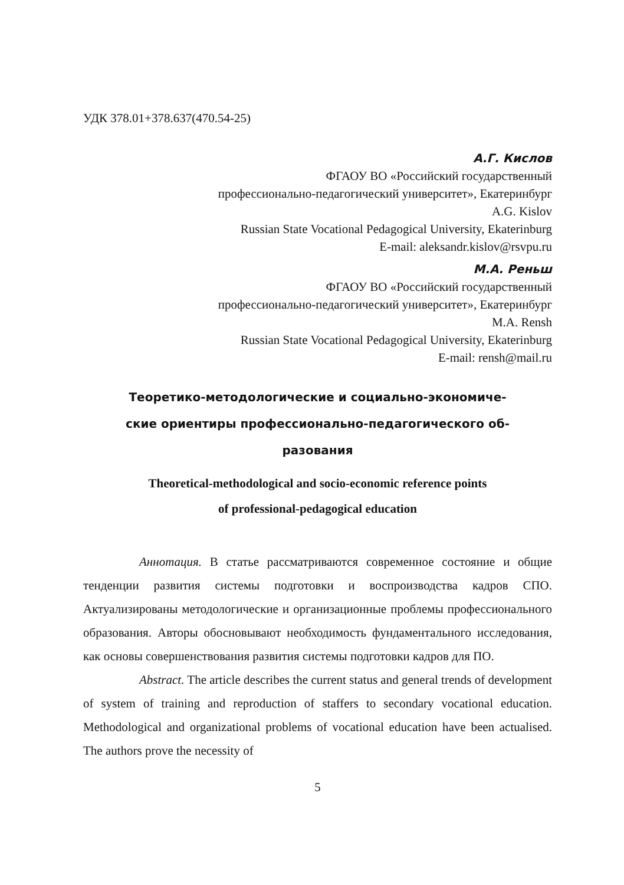УДК 378.01+378.637(470.54-25)
А.Г. Кислов
ФГАОУ ВО «Российский государственный
профессионально-педагогический университет», Екатеринбург
A.G. Kislov
Russian State Vocational Pedagogical University, Ekaterinburg
E-mail: aleksandr.kislov@rsvpu.ru
М.А. Реньш
ФГАОУ ВО «Российский государственный
профессионально-педагогический университет», Екатеринбург
M.A. Rensh
Russian State Vocational Pedagogical University, Ekaterinburg
E-mail: rensh@mail.ru
Теоретико-методологические и социально-экономиче-
ские ориентиры профессионально-педагогического об-
разования
Theoretical-methodological and socio-economic reference points
of professional-pedagogical education
Аннотация. В статье рассматриваются современное состояние и общие тенденции развития системы подготовки и воспроизводства кадров СПО. Актуализированы методологические и организационные проблемы профессионального образования. Авторы обосновывают необходимость фундаментального исследования, как основы совершенствования развития системы подготовки кадров для ПО.
Abstract. The article describes the current status and general trends of development of system of training and reproduction of staffers to secondary vocational education. Methodological and organizational problems of vocational education have been actualised. The authors prove the necessity of
5